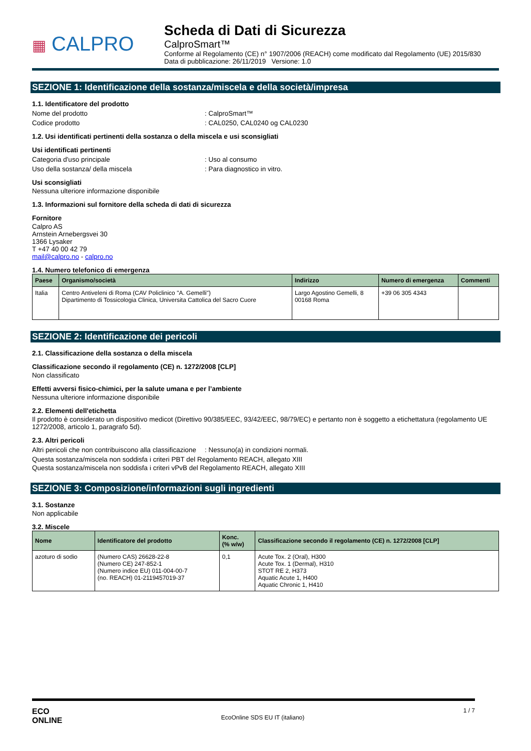▦ CALPRO
Scheda di Dati di Sicurezza
CalproSmart™
Conforme al Regolamento (CE) n° 1907/2006 (REACH) come modificato dal Regolamento (UE) 2015/830
Data di pubblicazione: 26/11/2019 Versione: 1.0
SEZIONE 1: Identificazione della sostanza/miscela e della società/impresa
1.1. Identificatore del prodotto
Nome del prodotto : CalproSmart™
Codice prodotto : CAL0250, CAL0240 og CAL0230
1.2. Usi identificati pertinenti della sostanza o della miscela e usi sconsigliati
Usi identificati pertinenti
Categoria d'uso principale : Uso al consumo
Uso della sostanza/ della miscela : Para diagnostico in vitro.
Usi sconsigliati
Nessuna ulteriore informazione disponibile
1.3. Informazioni sul fornitore della scheda di dati di sicurezza
Fornitore
Calpro AS
Arnstein Arnebergsvei 30
1366 Lysaker
T +47 40 00 42 79
mail@calpro.no - calpro.no
1.4. Numero telefonico di emergenza
| Paese | Organismo/società | Indirizzo | Numero di emergenza | Commenti |
| --- | --- | --- | --- | --- |
| Italia | Centro Antiveleni di Roma (CAV Policlinico "A. Gemelli") Dipartimento di Tossicologia Clinica, Universita Cattolica del Sacro Cuore | Largo Agostino Gemelli, 8 00168 Roma | +39 06 305 4343 | |
SEZIONE 2: Identificazione dei pericoli
2.1. Classificazione della sostanza o della miscela
Classificazione secondo il regolamento (CE) n. 1272/2008 [CLP]
Non classificato
Effetti avversi fisico-chimici, per la salute umana e per l’ambiente
Nessuna ulteriore informazione disponibile
2.2. Elementi dell'etichetta
Il prodotto è considerato un dispositivo medicot (Direttivo 90/385/EEC, 93/42/EEC, 98/79/EC) e pertanto non è soggetto a etichettatura (regolamento UE 1272/2008, articolo 1, paragrafo 5d).
2.3. Altri pericoli
Altri pericoli che non contribuiscono alla classificazione
: Nessuno(a) in condizioni normali.
Questa sostanza/miscela non soddisfa i criteri PBT del Regolamento REACH, allegato XIII
Questa sostanza/miscela non soddisfa i criteri vPvB del Regolamento REACH, allegato XIII
SEZIONE 3: Composizione/informazioni sugli ingredienti
3.1. Sostanze
Non applicabile
3.2. Miscele
| Nome | Identificatore del prodotto | Konc. (% w/w) | Classificazione secondo il regolamento (CE) n. 1272/2008 [CLP] |
| --- | --- | --- | --- |
| azoturo di sodio | (Numero CAS) 26628-22-8 (Numero CE) 247-852-1 (Numero indice EU) 011-004-00-7 (no. REACH) 01-2119457019-37 | 0,1 | Acute Tox. 2 (Oral), H300 Acute Tox. 1 (Dermal), H310 STOT RE 2, H373 Aquatic Acute 1, H400 Aquatic Chronic 1, H410 |
ECO
ONLINE
EcoOnline SDS EU IT (italiano)
1 / 7